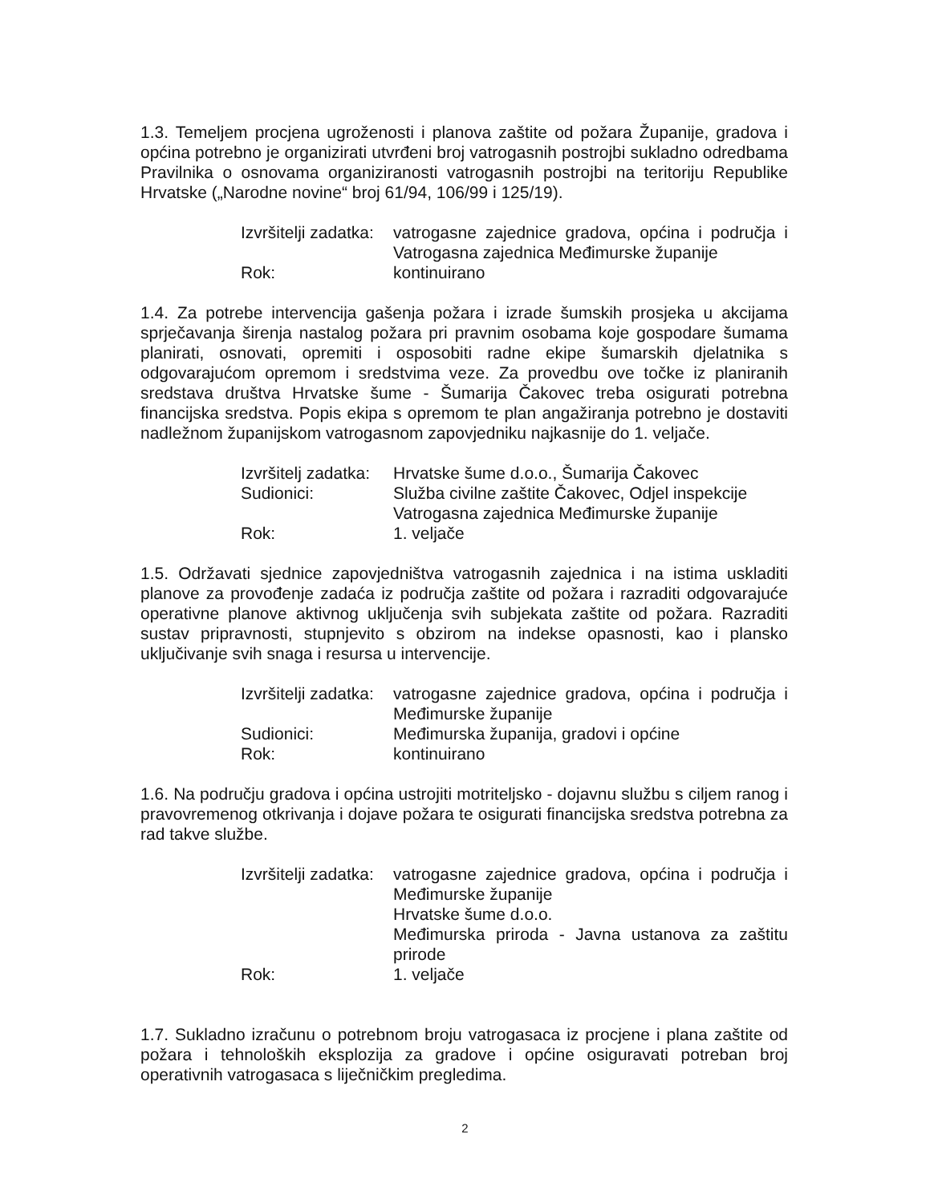1.3. Temeljem procjena ugroženosti i planova zaštite od požara Županije, gradova i općina potrebno je organizirati utvrđeni broj vatrogasnih postrojbi sukladno odredbama Pravilnika o osnovama organiziranosti vatrogasnih postrojbi na teritoriju Republike Hrvatske („Narodne novine“ broj 61/94, 106/99 i 125/19).
Izvršitelji zadatka:
vatrogasne zajednice gradova, općina i područja i Vatrogasna zajednica Međimurske županije
Rok:
kontinuirano
1.4. Za potrebe intervencija gašenja požara i izrade šumskih prosjeka u akcijama sprječavanja širenja nastalog požara pri pravnim osobama koje gospodare šumama planirati, osnovati, opremiti i osposobiti radne ekipe šumarskih djelatnika s odgovarajućom opremom i sredstvima veze. Za provedbu ove točke iz planiranih sredstava društva Hrvatske šume - Šumarija Čakovec treba osigurati potrebna financijska sredstva. Popis ekipa s opremom te plan angažiranja potrebno je dostaviti nadležnom županijskom vatrogasnom zapovjedniku najkasnije do 1. veljače.
Izvršitelj zadatka:
Hrvatske šume d.o.o., Šumarija Čakovec
Sudionici:
Služba civilne zaštite Čakovec, Odjel inspekcije
Vatrogasna zajednica Međimurske županije
Rok:
1. veljače
1.5. Održavati sjednice zapovjedništva vatrogasnih zajednica i na istima uskladiti planove za provođenje zadaća iz područja zaštite od požara i razraditi odgovarajuće operativne planove aktivnog uključenja svih subjekata zaštite od požara. Razraditi sustav pripravnosti, stupnjevito s obzirom na indekse opasnosti, kao i plansko uključivanje svih snaga i resursa u intervencije.
Izvršitelji zadatka:
vatrogasne zajednice gradova, općina i područja i Međimurske županije
Sudionici:
Međimurska županija, gradovi i općine
Rok:
kontinuirano
1.6. Na području gradova i općina ustrojiti motriteljsko - dojavnu službu s ciljem ranog i pravovremenog otkrivanja i dojave požara te osigurati financijska sredstva potrebna za rad takve službe.
Izvršitelji zadatka:
vatrogasne zajednice gradova, općina i područja i Međimurske županije
Hrvatske šume d.o.o.
Međimurska priroda - Javna ustanova za zaštitu prirode
Rok:
1. veljače
1.7. Sukladno izračunu o potrebnom broju vatrogasaca iz procjene i plana zaštite od požara i tehnoloških eksplozija za gradove i općine osiguravati potreban broj operativnih vatrogasaca s liječničkim pregledima.
2